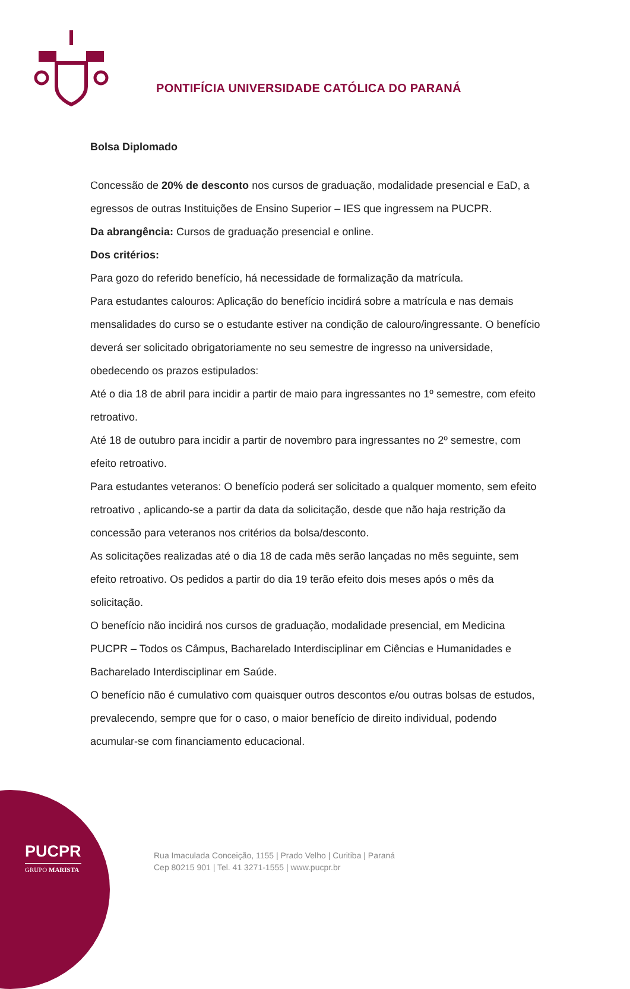PONTIFÍCIA UNIVERSIDADE CATÓLICA DO PARANÁ
Bolsa Diplomado
Concessão de 20% de desconto nos cursos de graduação, modalidade presencial e EaD, a egressos de outras Instituições de Ensino Superior – IES que ingressem na PUCPR.
Da abrangência: Cursos de graduação presencial e online.
Dos critérios:
Para gozo do referido benefício, há necessidade de formalização da matrícula.
Para estudantes calouros: Aplicação do benefício incidirá sobre a matrícula e nas demais mensalidades do curso se o estudante estiver na condição de calouro/ingressante. O benefício deverá ser solicitado obrigatoriamente no seu semestre de ingresso na universidade, obedecendo os prazos estipulados:
Até o dia 18 de abril para incidir a partir de maio para ingressantes no 1º semestre, com efeito retroativo.
Até 18 de outubro para incidir a partir de novembro para ingressantes no 2º semestre, com efeito retroativo.
Para estudantes veteranos: O benefício poderá ser solicitado a qualquer momento, sem efeito retroativo , aplicando-se a partir da data da solicitação, desde que não haja restrição da concessão para veteranos nos critérios da bolsa/desconto.
As solicitações realizadas até o dia 18 de cada mês serão lançadas no mês seguinte, sem efeito retroativo. Os pedidos a partir do dia 19 terão efeito dois meses após o mês da solicitação.
O benefício não incidirá nos cursos de graduação, modalidade presencial, em Medicina PUCPR – Todos os Câmpus, Bacharelado Interdisciplinar em Ciências e Humanidades e Bacharelado Interdisciplinar em Saúde.
O benefício não é cumulativo com quaisquer outros descontos e/ou outras bolsas de estudos, prevalecendo, sempre que for o caso, o maior benefício de direito individual, podendo acumular-se com financiamento educacional.
PUCPR
GRUPO MARISTA
Rua Imaculada Conceição, 1155 | Prado Velho | Curitiba | Paraná
Cep 80215 901 | Tel. 41 3271-1555 | www.pucpr.br